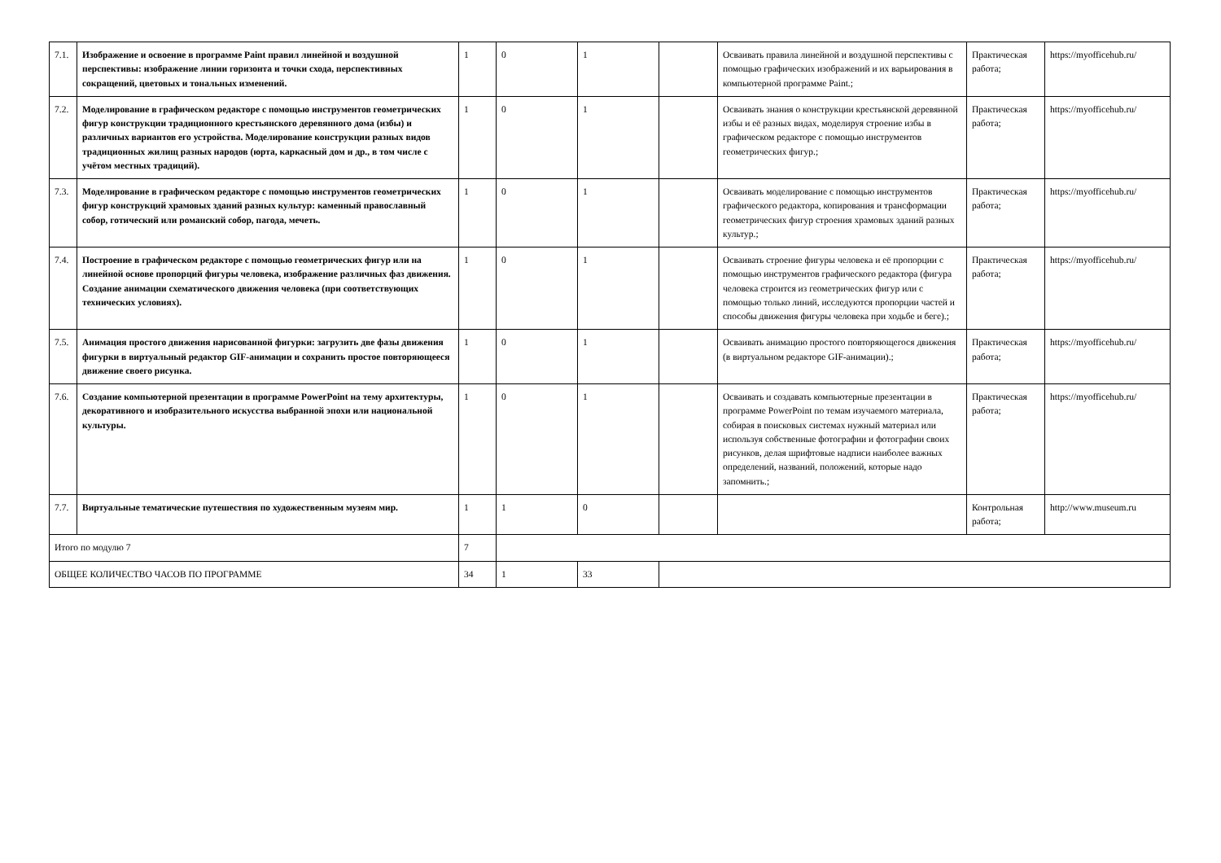| 7.1. | Изображение и освоение в программе Paint правил линейной и воздушной перспективы: изображение линии горизонта и точки схода, перспективных сокращений, цветовых и тональных изменений. | 1 | 0 | 1 | | Осваивать правила линейной и воздушной перспективы с помощью графических изображений и их варьирования в компьютерной программе Paint.; | Практическая работа; | https://myofficehub.ru/ |
| 7.2. | Моделирование в графическом редакторе с помощью инструментов геометрических фигур конструкции традиционного крестьянского деревянного дома (избы) и различных вариантов его устройства. Моделирование конструкции разных видов традиционных жилищ разных народов (юрта, каркасный дом и др., в том числе с учётом местных традиций). | 1 | 0 | 1 | | Осваивать знания о конструкции крестьянской деревянной избы и её разных видах, моделируя строение избы в графическом редакторе с помощью инструментов геометрических фигур.; | Практическая работа; | https://myofficehub.ru/ |
| 7.3. | Моделирование в графическом редакторе с помощью инструментов геометрических фигур конструкций храмовых зданий разных культур: каменный православный собор, готический или романский собор, пагода, мечеть. | 1 | 0 | 1 | | Осваивать моделирование с помощью инструментов графического редактора, копирования и трансформации геометрических фигур строения храмовых зданий разных культур.; | Практическая работа; | https://myofficehub.ru/ |
| 7.4. | Построение в графическом редакторе с помощью геометрических фигур или на линейной основе пропорций фигуры человека, изображение различных фаз движения. Создание анимации схематического движения человека (при соответствующих технических условиях). | 1 | 0 | 1 | | Осваивать строение фигуры человека и её пропорции с помощью инструментов графического редактора (фигура человека строится из геометрических фигур или с помощью только линий, исследуются пропорции частей и способы движения фигуры человека при ходьбе и беге).; | Практическая работа; | https://myofficehub.ru/ |
| 7.5. | Анимация простого движения нарисованной фигурки: загрузить две фазы движения фигурки в виртуальный редактор GIF-анимации и сохранить простое повторяющееся движение своего рисунка. | 1 | 0 | 1 | | Осваивать анимацию простого повторяющегося движения (в виртуальном редакторе GIF-анимации).; | Практическая работа; | https://myofficehub.ru/ |
| 7.6. | Создание компьютерной презентации в программе PowerPoint на тему архитектуры, декоративного и изобразительного искусства выбранной эпохи или национальной культуры. | 1 | 0 | 1 | | Осваивать и создавать компьютерные презентации в программе PowerPoint по темам изучаемого материала, собирая в поисковых системах нужный материал или используя собственные фотографии и фотографии своих рисунков, делая шрифтовые надписи наиболее важных определений, названий, положений, которые надо запомнить.; | Практическая работа; | https://myofficehub.ru/ |
| 7.7. | Виртуальные тематические путешествия по художественным музеям мир. | 1 | 1 | 0 | | | Контрольная работа; | http://www.museum.ru |
| Итого по модулю 7 | | 7 | | | | | | |
| ОБЩЕЕ КОЛИЧЕСТВО ЧАСОВ ПО ПРОГРАММЕ | | 34 | 1 | 33 | | | | |